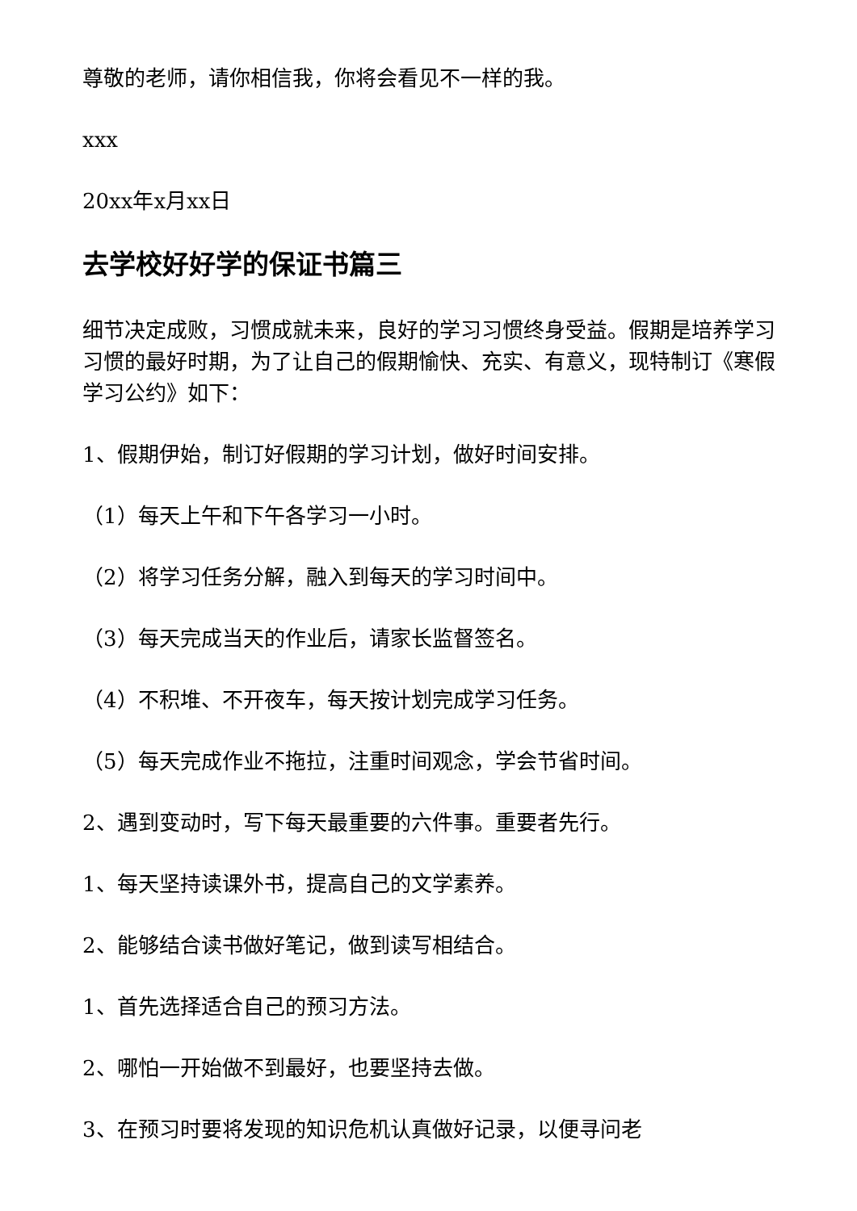尊敬的老师，请你相信我，你将会看见不一样的我。
xxx
20xx年x月xx日
去学校好好学的保证书篇三
细节决定成败，习惯成就未来，良好的学习习惯终身受益。假期是培养学习习惯的最好时期，为了让自己的假期愉快、充实、有意义，现特制订《寒假学习公约》如下：
1、假期伊始，制订好假期的学习计划，做好时间安排。
（1）每天上午和下午各学习一小时。
（2）将学习任务分解，融入到每天的学习时间中。
（3）每天完成当天的作业后，请家长监督签名。
（4）不积堆、不开夜车，每天按计划完成学习任务。
（5）每天完成作业不拖拉，注重时间观念，学会节省时间。
2、遇到变动时，写下每天最重要的六件事。重要者先行。
1、每天坚持读课外书，提高自己的文学素养。
2、能够结合读书做好笔记，做到读写相结合。
1、首先选择适合自己的预习方法。
2、哪怕一开始做不到最好，也要坚持去做。
3、在预习时要将发现的知识危机认真做好记录，以便寻问老